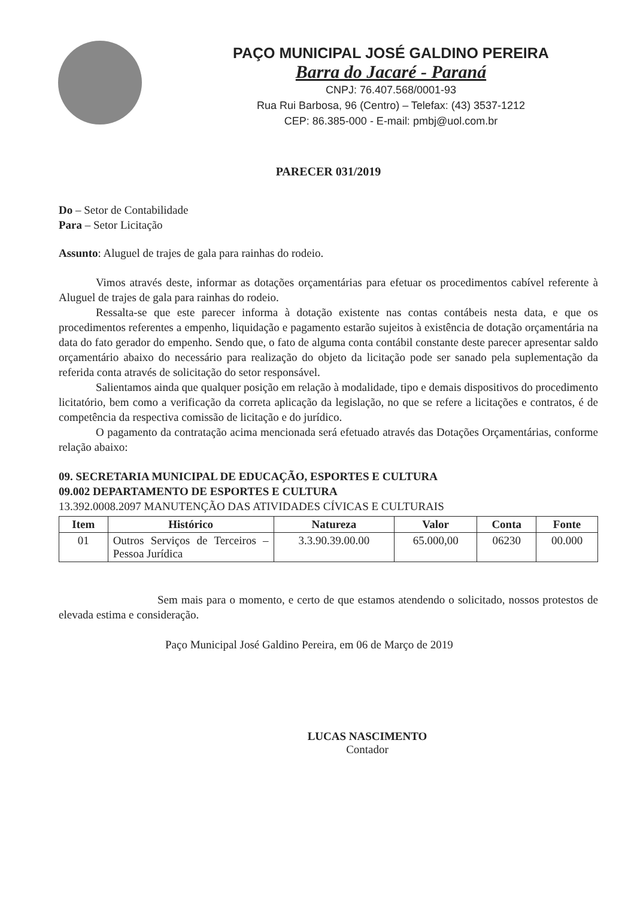PAÇO MUNICIPAL JOSÉ GALDINO PEREIRA
Barra do Jacaré - Paraná
CNPJ: 76.407.568/0001-93
Rua Rui Barbosa, 96 (Centro) – Telefax: (43) 3537-1212
CEP: 86.385-000 - E-mail: pmbj@uol.com.br
PARECER 031/2019
Do – Setor de Contabilidade
Para – Setor Licitação
Assunto: Aluguel de trajes de gala para rainhas do rodeio.
Vimos através deste, informar as dotações orçamentárias para efetuar os procedimentos cabível referente à Aluguel de trajes de gala para rainhas do rodeio.
Ressalta-se que este parecer informa à dotação existente nas contas contábeis nesta data, e que os procedimentos referentes a empenho, liquidação e pagamento estarão sujeitos à existência de dotação orçamentária na data do fato gerador do empenho. Sendo que, o fato de alguma conta contábil constante deste parecer apresentar saldo orçamentário abaixo do necessário para realização do objeto da licitação pode ser sanado pela suplementação da referida conta através de solicitação do setor responsável.
Salientamos ainda que qualquer posição em relação à modalidade, tipo e demais dispositivos do procedimento licitatório, bem como a verificação da correta aplicação da legislação, no que se refere a licitações e contratos, é de competência da respectiva comissão de licitação e do jurídico.
O pagamento da contratação acima mencionada será efetuado através das Dotações Orçamentárias, conforme relação abaixo:
09. SECRETARIA MUNICIPAL DE EDUCAÇÃO, ESPORTES E CULTURA
09.002 DEPARTAMENTO DE ESPORTES E CULTURA
13.392.0008.2097 MANUTENÇÃO DAS ATIVIDADES CÍVICAS E CULTURAIS
| Item | Histórico | Natureza | Valor | Conta | Fonte |
| --- | --- | --- | --- | --- | --- |
| 01 | Outros Serviços de Terceiros – Pessoa Jurídica | 3.3.90.39.00.00 | 65.000,00 | 06230 | 00.000 |
Sem mais para o momento, e certo de que estamos atendendo o solicitado, nossos protestos de elevada estima e consideração.
Paço Municipal José Galdino Pereira, em 06 de Março de 2019
LUCAS NASCIMENTO
Contador